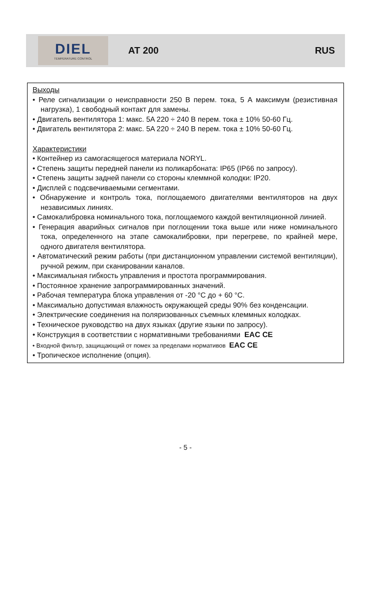DIEL
TEMPERATURE CONTROL
AT 200 RUS
Выходы
• Реле сигнализации о неисправности 250 В перем. тока, 5 А максимум (резистивная нагрузка), 1 свободный контакт для замены.
• Двигатель вентилятора 1: макс. 5A 220 ÷ 240 В перем. тока ± 10% 50-60 Гц.
• Двигатель вентилятора 2: макс. 5A 220 ÷ 240 В перем. тока ± 10% 50-60 Гц.
Характеристики
• Контейнер из самогасящегося материала NORYL.
• Степень защиты передней панели из поликарбоната: IP65 (IP66 по запросу).
• Степень защиты задней панели со стороны клеммной колодки: IP20.
• Дисплей с подсвечиваемыми сегментами.
• Обнаружение и контроль тока, поглощаемого двигателями вентиляторов на двух независимых линиях.
• Самокалибровка номинального тока, поглощаемого каждой вентиляционной линией.
• Генерация аварийных сигналов при поглощении тока выше или ниже номинального тока, определенного на этапе самокалибровки, при перегреве, по крайней мере, одного двигателя вентилятора.
• Автоматический режим работы (при дистанционном управлении системой вентиляции), ручной режим, при сканировании каналов.
• Максимальная гибкость управления и простота программирования.
• Постоянное хранение запрограммированных значений.
• Рабочая температура блока управления от -20 °C до + 60 °C.
• Максимально допустимая влажность окружающей среды 90% без конденсации.
• Электрические соединения на поляризованных съемных клеммных колодках.
• Техническое руководство на двух языках (другие языки по запросу).
• Конструкция в соответствии с нормативными требованиями EAC CE
• Входной фильтр, защищающий от помех за пределами нормативов EAC CE
• Тропическое исполнение (опция).
- 5 -